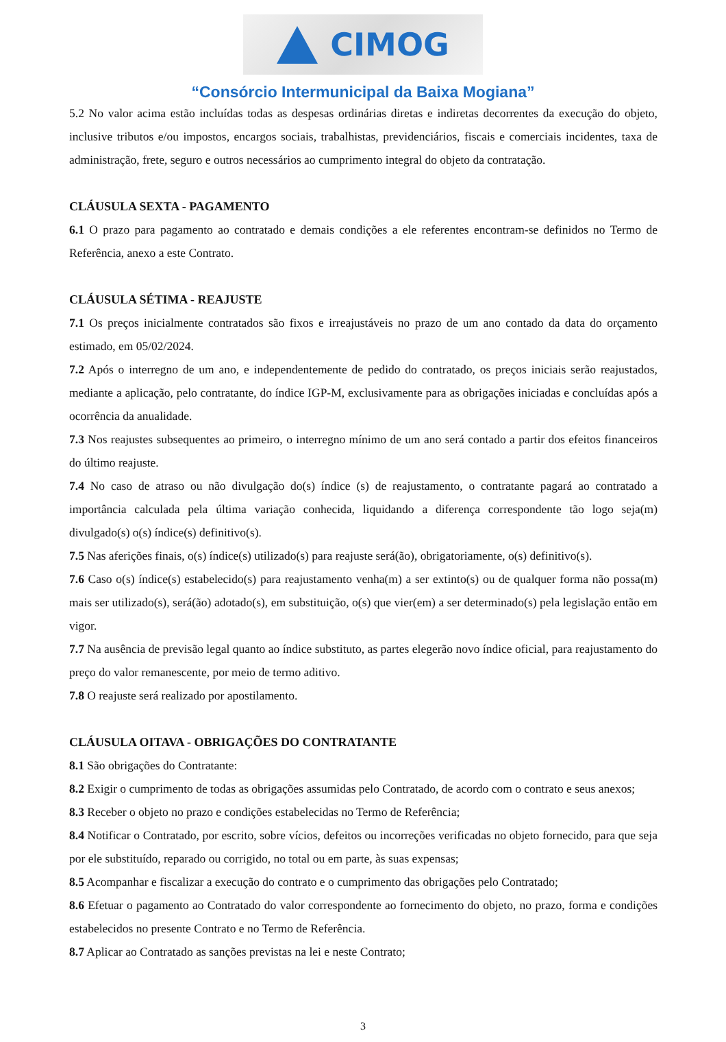CIMOG
“Consórcio Intermunicipal da Baixa Mogiana”
5.2 No valor acima estão incluídas todas as despesas ordinárias diretas e indiretas decorrentes da execução do objeto, inclusive tributos e/ou impostos, encargos sociais, trabalhistas, previdenciários, fiscais e comerciais incidentes, taxa de administração, frete, seguro e outros necessários ao cumprimento integral do objeto da contratação.
CLÁUSULA SEXTA - PAGAMENTO
6.1 O prazo para pagamento ao contratado e demais condições a ele referentes encontram-se definidos no Termo de Referência, anexo a este Contrato.
CLÁUSULA SÉTIMA - REAJUSTE
7.1 Os preços inicialmente contratados são fixos e irreajustáveis no prazo de um ano contado da data do orçamento estimado, em 05/02/2024.
7.2 Após o interregno de um ano, e independentemente de pedido do contratado, os preços iniciais serão reajustados, mediante a aplicação, pelo contratante, do índice IGP-M, exclusivamente para as obrigações iniciadas e concluídas após a ocorrência da anualidade.
7.3 Nos reajustes subsequentes ao primeiro, o interregno mínimo de um ano será contado a partir dos efeitos financeiros do último reajuste.
7.4 No caso de atraso ou não divulgação do(s) índice (s) de reajustamento, o contratante pagará ao contratado a importância calculada pela última variação conhecida, liquidando a diferença correspondente tão logo seja(m) divulgado(s) o(s) índice(s) definitivo(s).
7.5 Nas aferições finais, o(s) índice(s) utilizado(s) para reajuste será(ão), obrigatoriamente, o(s) definitivo(s).
7.6 Caso o(s) índice(s) estabelecido(s) para reajustamento venha(m) a ser extinto(s) ou de qualquer forma não possa(m) mais ser utilizado(s), será(ão) adotado(s), em substituição, o(s) que vier(em) a ser determinado(s) pela legislação então em vigor.
7.7 Na ausência de previsão legal quanto ao índice substituto, as partes elegerão novo índice oficial, para reajustamento do preço do valor remanescente, por meio de termo aditivo.
7.8 O reajuste será realizado por apostilamento.
CLÁUSULA OITAVA - OBRIGAÇÕES DO CONTRATANTE
8.1 São obrigações do Contratante:
8.2 Exigir o cumprimento de todas as obrigações assumidas pelo Contratado, de acordo com o contrato e seus anexos;
8.3 Receber o objeto no prazo e condições estabelecidas no Termo de Referência;
8.4 Notificar o Contratado, por escrito, sobre vícios, defeitos ou incorreções verificadas no objeto fornecido, para que seja por ele substituído, reparado ou corrigido, no total ou em parte, às suas expensas;
8.5 Acompanhar e fiscalizar a execução do contrato e o cumprimento das obrigações pelo Contratado;
8.6 Efetuar o pagamento ao Contratado do valor correspondente ao fornecimento do objeto, no prazo, forma e condições estabelecidos no presente Contrato e no Termo de Referência.
8.7 Aplicar ao Contratado as sanções previstas na lei e neste Contrato;
3